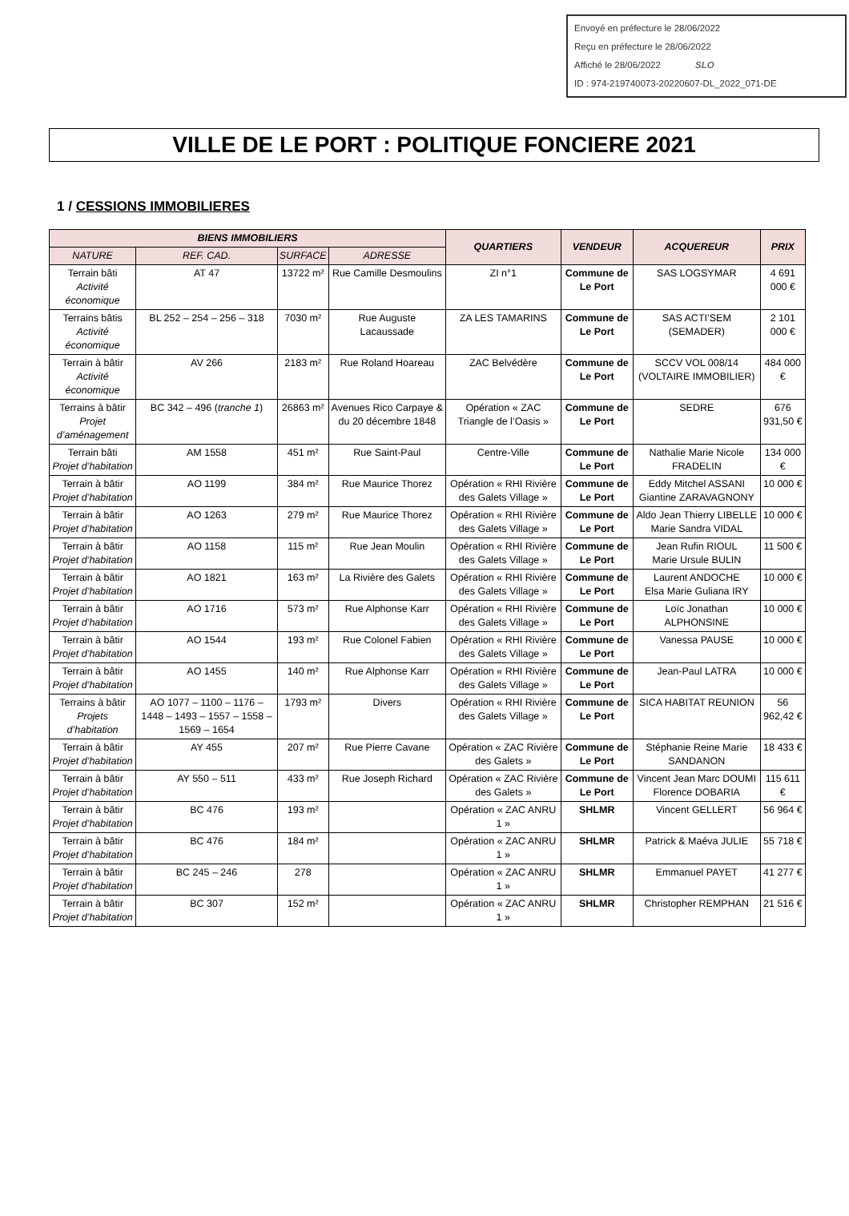Envoyé en préfecture le 28/06/2022
Reçu en préfecture le 28/06/2022
Affiché le 28/06/2022 SLO
ID : 974-219740073-20220607-DL_2022_071-DE
VILLE DE LE PORT : POLITIQUE FONCIERE 2021
1 / CESSIONS IMMOBILIERES
| BIENS IMMOBILIERS | | | | QUARTIERS | VENDEUR | ACQUEREUR | PRIX |
| --- | --- | --- | --- | --- | --- | --- | --- |
| NATURE | REF. CAD. | SURFACE | ADRESSE | | | | |
| Terrain bâti Activité économique | AT 47 | 13722 m² | Rue Camille Desmoulins | ZI n°1 | Commune de Le Port | SAS LOGSYMAR | 4 691 000 € |
| Terrains bâtis Activité économique | BL 252 – 254 – 256 – 318 | 7030 m² | Rue Auguste Lacaussade | ZA LES TAMARINS | Commune de Le Port | SAS ACTI’SEM (SEMADER) | 2 101 000 € |
| Terrain à bâtir Activité économique | AV 266 | 2183 m² | Rue Roland Hoareau | ZAC Belvédère | Commune de Le Port | SCCV VOL 008/14 (VOLTAIRE IMMOBILIER) | 484 000 € |
| Terrains à bâtir Projet d’aménagement | BC 342 – 496 ( tranche 1 ) | 26863 m² | Avenues Rico Carpaye & du 20 décembre 1848 | Opération « ZAC Triangle de l’Oasis » | Commune de Le Port | SEDRE | 676 931,50 € |
| Terrain bâti Projet d’habitation | AM 1558 | 451 m² | Rue Saint-Paul | Centre-Ville | Commune de Le Port | Nathalie Marie Nicole FRADELIN | 134 000 € |
| Terrain à bâtir Projet d’habitation | AO 1199 | 384 m² | Rue Maurice Thorez | Opération « RHI Rivière des Galets Village » | Commune de Le Port | Eddy Mitchel ASSANI Giantine ZARAVAGNONY | 10 000 € |
| Terrain à bâtir Projet d’habitation | AO 1263 | 279 m² | Rue Maurice Thorez | Opération « RHI Rivière des Galets Village » | Commune de Le Port | Aldo Jean Thierry LIBELLE Marie Sandra VIDAL | 10 000 € |
| Terrain à bâtir Projet d’habitation | AO 1158 | 115 m² | Rue Jean Moulin | Opération « RHI Rivière des Galets Village » | Commune de Le Port | Jean Rufin RIOUL Marie Ursule BULIN | 11 500 € |
| Terrain à bâtir Projet d’habitation | AO 1821 | 163 m² | La Rivière des Galets | Opération « RHI Rivière des Galets Village » | Commune de Le Port | Laurent ANDOCHE Elsa Marie Guliana IRY | 10 000 € |
| Terrain à bâtir Projet d’habitation | AO 1716 | 573 m² | Rue Alphonse Karr | Opération « RHI Rivière des Galets Village » | Commune de Le Port | Loïc Jonathan ALPHONSINE | 10 000 € |
| Terrain à bâtir Projet d’habitation | AO 1544 | 193 m² | Rue Colonel Fabien | Opération « RHI Rivière des Galets Village » | Commune de Le Port | Vanessa PAUSE | 10 000 € |
| Terrain à bâtir Projet d’habitation | AO 1455 | 140 m² | Rue Alphonse Karr | Opération « RHI Rivière des Galets Village » | Commune de Le Port | Jean-Paul LATRA | 10 000 € |
| Terrains à bâtir Projets d’habitation | AO 1077 – 1100 – 1176 – 1448 – 1493 – 1557 – 1558 – 1569 – 1654 | 1793 m² | Divers | Opération « RHI Rivière des Galets Village » | Commune de Le Port | SICA HABITAT REUNION | 56 962,42 € |
| Terrain à bâtir Projet d’habitation | AY 455 | 207 m² | Rue Pierre Cavane | Opération « ZAC Rivière des Galets » | Commune de Le Port | Stéphanie Reine Marie SANDANON | 18 433 € |
| Terrain à bâtir Projet d’habitation | AY 550 – 511 | 433 m² | Rue Joseph Richard | Opération « ZAC Rivière des Galets » | Commune de Le Port | Vincent Jean Marc DOUMI Florence DOBARIA | 115 611 € |
| Terrain à bâtir Projet d’habitation | BC 476 | 193 m² | | Opération « ZAC ANRU 1 » | SHLMR | Vincent GELLERT | 56 964 € |
| Terrain à bâtir Projet d’habitation | BC 476 | 184 m² | | Opération « ZAC ANRU 1 » | SHLMR | Patrick & Maéva JULIE | 55 718 € |
| Terrain à bâtir Projet d’habitation | BC 245 – 246 | 278 | | Opération « ZAC ANRU 1 » | SHLMR | Emmanuel PAYET | 41 277 € |
| Terrain à bâtir Projet d’habitation | BC 307 | 152 m² | | Opération « ZAC ANRU 1 » | SHLMR | Christopher REMPHAN | 21 516 € |